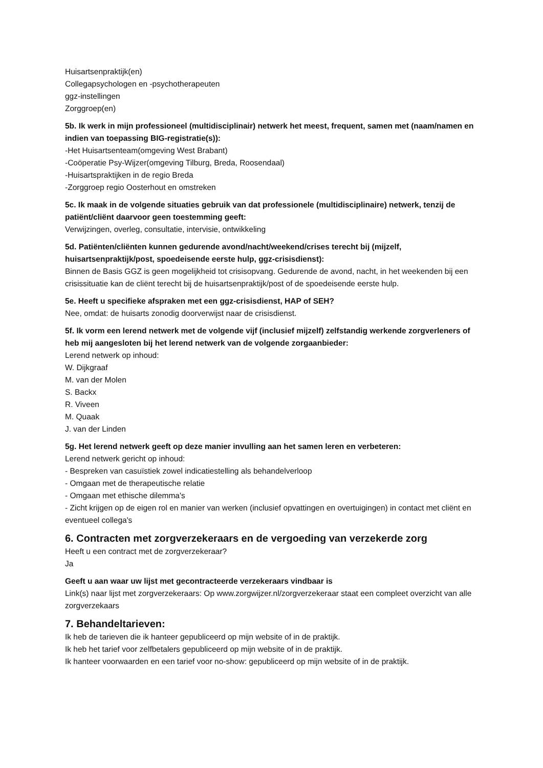Huisartsenpraktijk(en)
Collegapsychologen en -psychotherapeuten
ggz-instellingen
Zorggroep(en)
5b. Ik werk in mijn professioneel (multidisciplinair) netwerk het meest, frequent, samen met (naam/namen en indien van toepassing BIG-registratie(s)):
-Het Huisartsenteam(omgeving West Brabant)
-Coöperatie Psy-Wijzer(omgeving Tilburg, Breda, Roosendaal)
-Huisartspraktijken in de regio Breda
-Zorggroep regio Oosterhout en omstreken
5c. Ik maak in de volgende situaties gebruik van dat professionele (multidisciplinaire) netwerk, tenzij de patiënt/cliënt daarvoor geen toestemming geeft:
Verwijzingen, overleg, consultatie, intervisie, ontwikkeling
5d. Patiënten/cliënten kunnen gedurende avond/nacht/weekend/crises terecht bij (mijzelf, huisartsenpraktijk/post, spoedeisende eerste hulp, ggz-crisisdienst):
Binnen de Basis GGZ is geen mogelijkheid tot crisisopvang. Gedurende de avond, nacht, in het weekenden bij een crisissituatie kan de cliënt terecht bij de huisartsenpraktijk/post of de spoedeisende eerste hulp.
5e. Heeft u specifieke afspraken met een ggz-crisisdienst, HAP of SEH?
Nee, omdat: de huisarts zonodig doorverwijst naar de crisisdienst.
5f. Ik vorm een lerend netwerk met de volgende vijf (inclusief mijzelf) zelfstandig werkende zorgverleners of heb mij aangesloten bij het lerend netwerk van de volgende zorgaanbieder:
Lerend netwerk op inhoud:
W. Dijkgraaf
M. van der Molen
S. Backx
R. Viveen
M. Quaak
J. van der Linden
5g. Het lerend netwerk geeft op deze manier invulling aan het samen leren en verbeteren:
Lerend netwerk gericht op inhoud:
- Bespreken van casuïstiek zowel indicatiestelling als behandelverloop
- Omgaan met de therapeutische relatie
- Omgaan met ethische dilemma's
- Zicht krijgen op de eigen rol en manier van werken (inclusief opvattingen en overtuigingen) in contact met cliënt en eventueel collega's
6. Contracten met zorgverzekeraars en de vergoeding van verzekerde zorg
Heeft u een contract met de zorgverzekeraar?
Ja
Geeft u aan waar uw lijst met gecontracteerde verzekeraars vindbaar is
Link(s) naar lijst met zorgverzekeraars: Op www.zorgwijzer.nl/zorgverzekeraar staat een compleet overzicht van alle zorgverzekaars
7. Behandeltarieven:
Ik heb de tarieven die ik hanteer gepubliceerd op mijn website of in de praktijk.
Ik heb het tarief voor zelfbetalers gepubliceerd op mijn website of in de praktijk.
Ik hanteer voorwaarden en een tarief voor no-show: gepubliceerd op mijn website of in de praktijk.